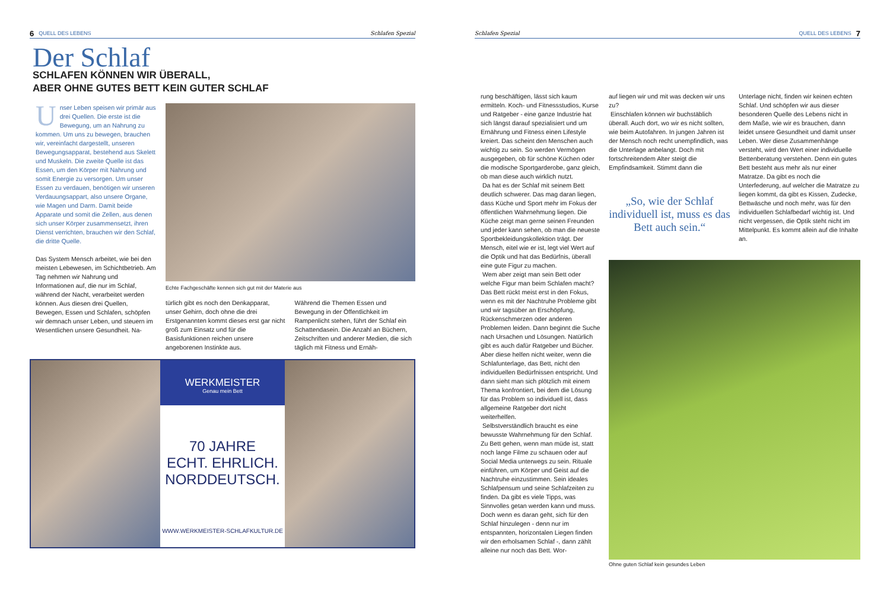6 QUELL DES LEBENS Schlafen Spezial
Der Schlaf
SCHLAFEN KÖNNEN WIR ÜBERALL,
ABER OHNE GUTES BETT KEIN GUTER SCHLAF
Unser Leben speisen wir primär aus drei Quellen. Die erste ist die Bewegung, um an Nahrung zu kommen. Um uns zu bewegen, brauchen wir, vereinfacht dargestellt, unseren Bewegungsapparat, bestehend aus Skelett und Muskeln. Die zweite Quelle ist das Essen, um den Körper mit Nahrung und somit Energie zu versorgen. Um unser Essen zu verdauen, benötigen wir unseren Verdauungsappart, also unsere Organe, wie Magen und Darm. Damit beide Apparate und somit die Zellen, aus denen sich unser Körper zusammensetzt, ihren Dienst verrichten, brauchen wir den Schlaf, die dritte Quelle.
Das System Mensch arbeitet, wie bei den meisten Lebewesen, im Schichtbetrieb. Am Tag nehmen wir Nahrung und Informationen auf, die nur im Schlaf, während der Nacht, verarbeitet werden können. Aus diesen drei Quellen, Bewegen, Essen und Schlafen, schöpfen wir demnach unser Leben, und steuern im Wesentlichen unsere Gesundheit. Na-
Echte Fachgeschäfte kennen sich gut mit der Materie aus
türlich gibt es noch den Denkapparat, unser Gehirn, doch ohne die drei Erstgenannten kommt dieses erst gar nicht groß zum Einsatz und für die Basisfunktionen reichen unsere angeborenen Instinkte aus.
Während die Themen Essen und Bewegung in der Öffentlichkeit im Rampenlicht stehen, führt der Schlaf ein Schattendasein. Die Anzahl an Büchern, Zeitschriften und anderer Medien, die sich täglich mit Fitness und Ernäh-
WERKMEISTER
Genau mein Bett
70 JAHRE
ECHT. EHRLICH.
NORDDEUTSCH.
WWW.WERKMEISTER-SCHLAFKULTUR.DE
Schlafen Spezial QUELL DES LEBENS 7
rung beschäftigen, lässt sich kaum ermitteln. Koch- und Fitnessstudios, Kurse und Ratgeber - eine ganze Industrie hat sich längst darauf spezialisiert und um Ernährung und Fitness einen Lifestyle kreiert. Das scheint den Menschen auch wichtig zu sein. So werden Vermögen ausgegeben, ob für schöne Küchen oder die modische Sportgarderobe, ganz gleich, ob man diese auch wirklich nutzt.
Da hat es der Schlaf mit seinem Bett deutlich schwerer. Das mag daran liegen, dass Küche und Sport mehr im Fokus der öffentlichen Wahrnehmung liegen. Die Küche zeigt man gerne seinen Freunden und jeder kann sehen, ob man die neueste Sportbekleidungskollektion trägt. Der Mensch, eitel wie er ist, legt viel Wert auf die Optik und hat das Bedürfnis, überall eine gute Figur zu machen.
Wem aber zeigt man sein Bett oder welche Figur man beim Schlafen macht? Das Bett rückt meist erst in den Fokus, wenn es mit der Nachtruhe Probleme gibt und wir tagsüber an Erschöpfung, Rückenschmerzen oder anderen Problemen leiden. Dann beginnt die Suche nach Ursachen und Lösungen. Natürlich gibt es auch dafür Ratgeber und Bücher. Aber diese helfen nicht weiter, wenn die Schlafunterlage, das Bett, nicht den individuellen Bedürfnissen entspricht. Und dann sieht man sich plötzlich mit einem Thema konfrontiert, bei dem die Lösung für das Problem so individuell ist, dass allgemeine Ratgeber dort nicht weiterhelfen.
Selbstverständlich braucht es eine bewusste Wahrnehmung für den Schlaf. Zu Bett gehen, wenn man müde ist, statt noch lange Filme zu schauen oder auf Social Media unterwegs zu sein. Rituale einführen, um Körper und Geist auf die Nachtruhe einzustimmen. Sein ideales Schlafpensum und seine Schlafzeiten zu finden. Da gibt es viele Tipps, was Sinnvolles getan werden kann und muss. Doch wenn es daran geht, sich für den Schlaf hinzulegen - denn nur im entspannten, horizontalen Liegen finden wir den erholsamen Schlaf -, dann zählt alleine nur noch das Bett. Wor-
auf liegen wir und mit was decken wir uns zu?
Einschlafen können wir buchstäblich überall. Auch dort, wo wir es nicht sollten, wie beim Autofahren. In jungen Jahren ist der Mensch noch recht unempfindlich, was die Unterlage anbelangt. Doch mit fortschreitendem Alter steigt die Empfindsamkeit. Stimmt dann die
„So, wie der Schlaf individuell ist, muss es das Bett auch sein.“
Unterlage nicht, finden wir keinen echten Schlaf. Und schöpfen wir aus dieser besonderen Quelle des Lebens nicht in dem Maße, wie wir es brauchen, dann leidet unsere Gesundheit und damit unser Leben. Wer diese Zusammenhänge versteht, wird den Wert einer individuelle Bettenberatung verstehen. Denn ein gutes Bett besteht aus mehr als nur einer Matratze. Da gibt es noch die Unterfederung, auf welcher die Matratze zu liegen kommt, da gibt es Kissen, Zudecke, Bettwäsche und noch mehr, was für den individuellen Schlafbedarf wichtig ist. Und nicht vergessen, die Optik steht nicht im Mittelpunkt. Es kommt allein auf die Inhalte an.
Ohne guten Schlaf kein gesundes Leben